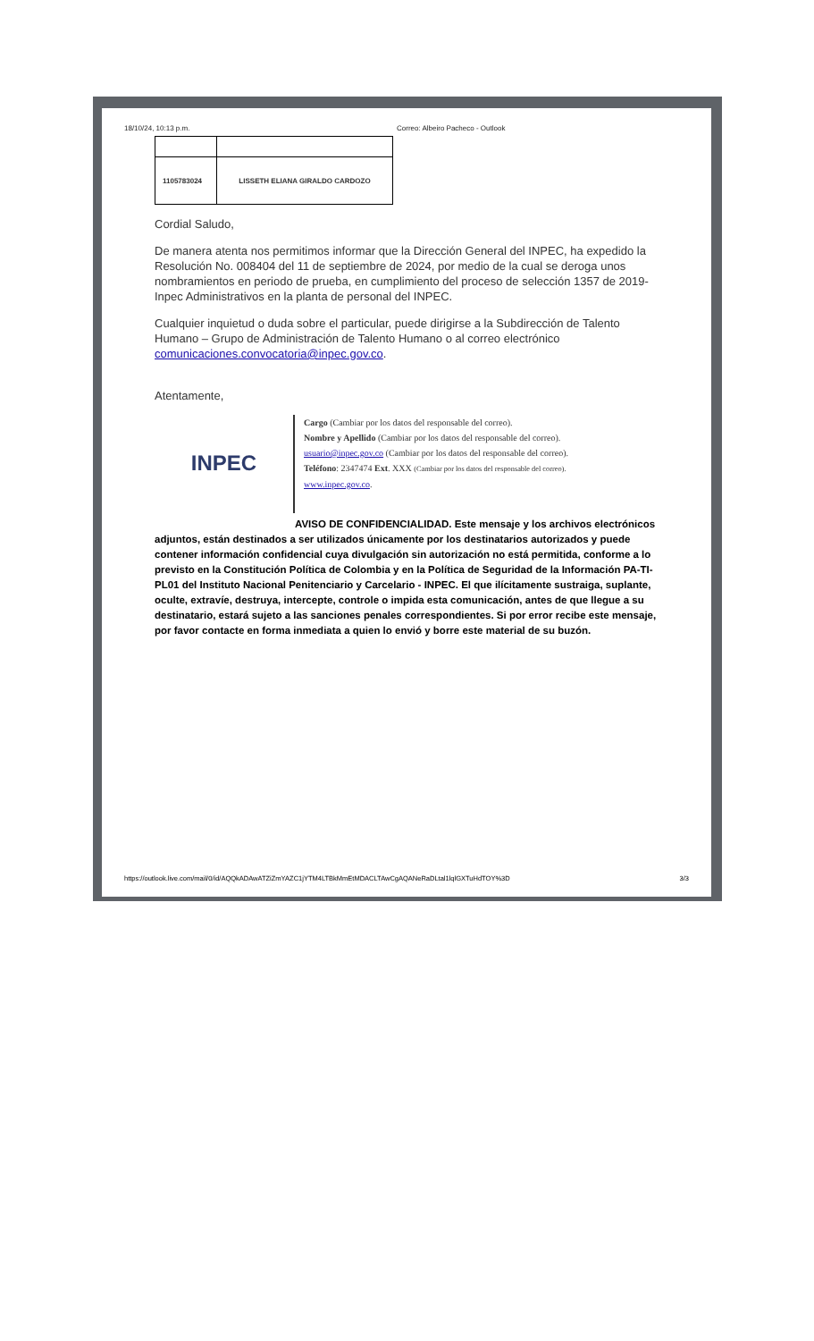18/10/24, 10:13 p.m. Correo: Albeiro Pacheco - Outlook
| 1105783024 | LISSETH ELIANA GIRALDO CARDOZO |
Cordial Saludo,
De manera atenta nos permitimos informar que la Dirección General del INPEC, ha expedido la Resolución No. 008404 del 11 de septiembre de 2024, por medio de la cual se deroga unos nombramientos en periodo de prueba, en cumplimiento del proceso de selección 1357 de 2019- Inpec Administrativos en la planta de personal del INPEC.
Cualquier inquietud o duda sobre el particular, puede dirigirse a la Subdirección de Talento Humano – Grupo de Administración de Talento Humano o al correo electrónico comunicaciones.convocatoria@inpec.gov.co.
Atentamente,
INPEC
Cargo (Cambiar por los datos del responsable del correo).
Nombre y Apellido (Cambiar por los datos del responsable del correo).
usuario@inpec.gov.co (Cambiar por los datos del responsable del correo).
Teléfono: 2347474 Ext. XXX (Cambiar por los datos del responsable del correo).
www.inpec.gov.co.
AVISO DE CONFIDENCIALIDAD. Este mensaje y los archivos electrónicos adjuntos, están destinados a ser utilizados únicamente por los destinatarios autorizados y puede contener información confidencial cuya divulgación sin autorización no está permitida, conforme a lo previsto en la Constitución Política de Colombia y en la Política de Seguridad de la Información PA-TI-PL01 del Instituto Nacional Penitenciario y Carcelario - INPEC. El que ilícitamente sustraiga, suplante, oculte, extravíe, destruya, intercepte, controle o impida esta comunicación, antes de que llegue a su destinatario, estará sujeto a las sanciones penales correspondientes. Si por error recibe este mensaje, por favor contacte en forma inmediata a quien lo envió y borre este material de su buzón.
https://outlook.live.com/mail/0/id/AQQkADAwATZiZmYAZC1jYTM4LTBkMmEtMDACLTAwCgAQANeRaDLtal1lqlGXTuHdTOY%3D 3/3